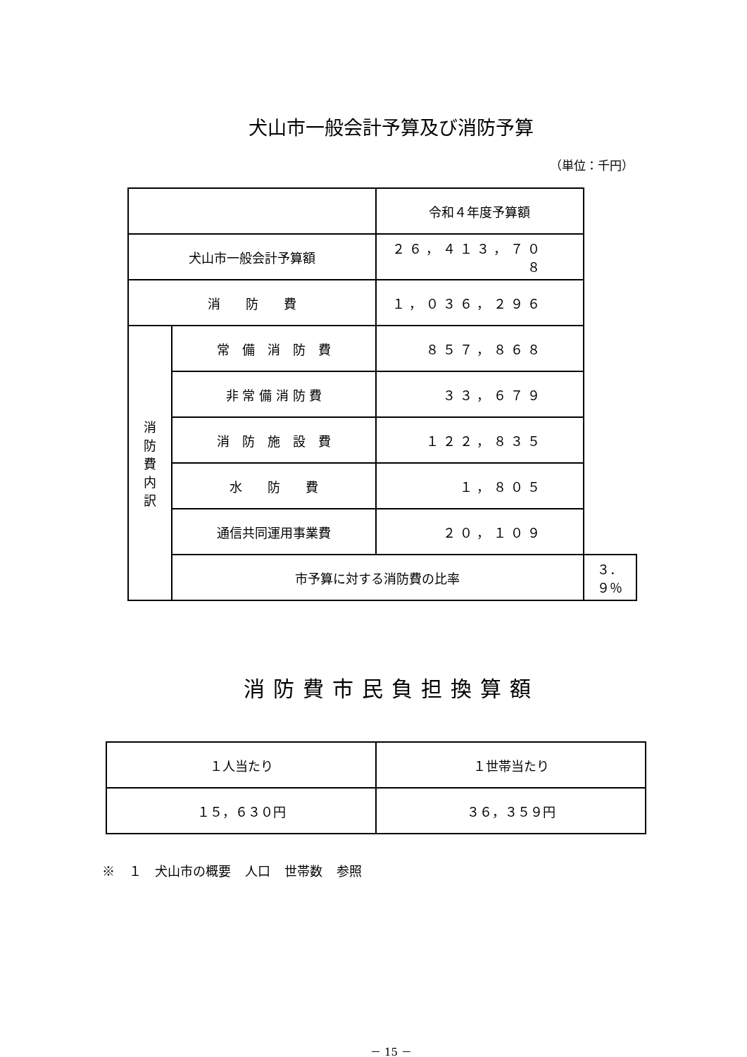犬山市一般会計予算及び消防予算
（単位：千円）
| | | 令和４年度予算額 | |
| --- | --- | --- | --- |
| 犬山市一般会計予算額 | | ２６，４１３，７０８ | |
| 消 防 費 | | １，０３６，２９６ | |
| 消 防 費 内 訳 | 常 備 消 防 費 | ８５７，８６８ | |
| | 非 常 備 消 防 費 | ３３，６７９ | |
| | 消 防 施 設 費 | １２２，８３５ | |
| | 水 防 費 | １，８０５ | |
| | 通信共同運用事業費 | ２０，１０９ | |
| | 市予算に対する消防費の比率 | | ３．９％ |
消防費市民負担換算額
| １人当たり | １世帯当たり |
| １５，６３０円 | ３６，３５９円 |
※ １ 犬山市の概要 人口 世帯数 参照
－ 15 －